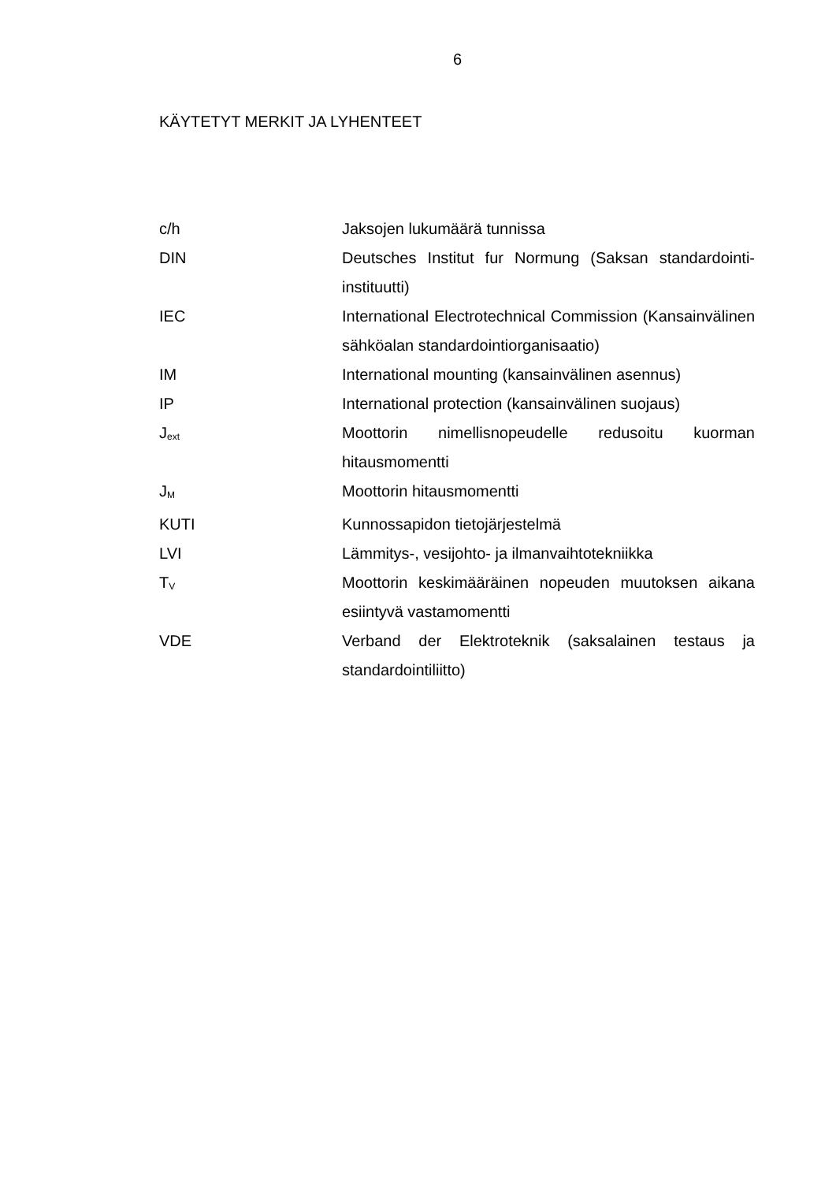6
KÄYTETYT MERKIT JA LYHENTEET
| c/h | Jaksojen lukumäärä tunnissa |
| DIN | Deutsches Institut fur Normung (Saksan standardointi-instituutti) |
| IEC | International Electrotechnical Commission (Kansainvälinen sähköalan standardointiorganisaatio) |
| IM | International mounting (kansainvälinen asennus) |
| IP | International protection (kansainvälinen suojaus) |
| J<sub>ext</sub> | Moottorin nimellisnopeudelle redusoitu kuorman hitausmomentti |
| J<sub>M</sub> | Moottorin hitausmomentti |
| KUTI | Kunnossapidon tietojärjestelmä |
| LVI | Lämmitys-, vesijohto- ja ilmanvaihtotekniikka |
| T<sub>V</sub> | Moottorin keskimääräinen nopeuden muutoksen aikana esiintyvä vastamomentti |
| VDE | Verband der Elektroteknik (saksalainen testaus ja standardointiliitto) |